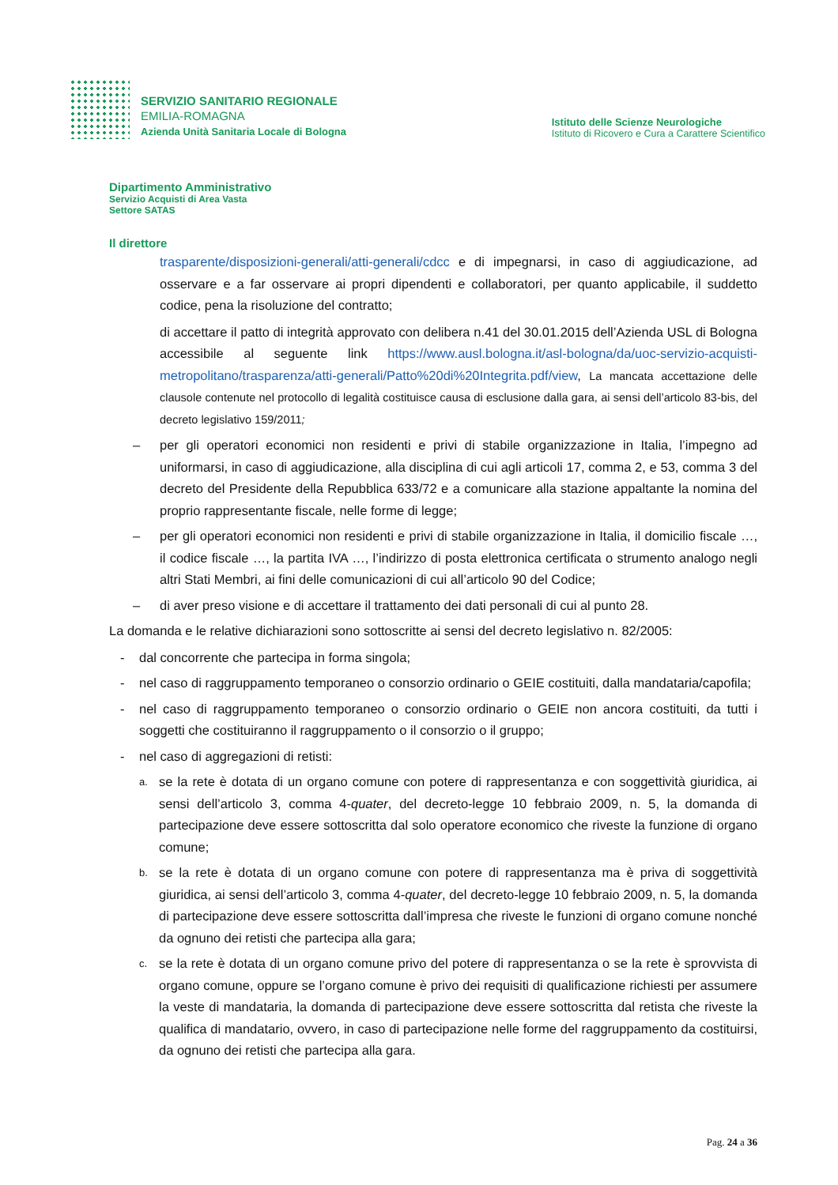SERVIZIO SANITARIO REGIONALE
EMILIA-ROMAGNA
Azienda Unità Sanitaria Locale di Bologna
Istituto delle Scienze Neurologiche
Istituto di Ricovero e Cura a Carattere Scientifico
Dipartimento Amministrativo
Servizio Acquisti di Area Vasta
Settore SATAS
Il direttore
trasparente/disposizioni-generali/atti-generali/cdcc e di impegnarsi, in caso di aggiudicazione, ad osservare e a far osservare ai propri dipendenti e collaboratori, per quanto applicabile, il suddetto codice, pena la risoluzione del contratto;
di accettare il patto di integrità approvato con delibera n.41 del 30.01.2015 dell’Azienda USL di Bologna accessibile al seguente link https://www.ausl.bologna.it/asl-bologna/da/uoc-servizio-acquisti-metropolitano/trasparenza/atti-generali/Patto%20di%20Integrita.pdf/view, La mancata accettazione delle clausole contenute nel protocollo di legalità costituisce causa di esclusione dalla gara, ai sensi dell’articolo 83-bis, del decreto legislativo 159/2011;
– per gli operatori economici non residenti e privi di stabile organizzazione in Italia, l’impegno ad uniformarsi, in caso di aggiudicazione, alla disciplina di cui agli articoli 17, comma 2, e 53, comma 3 del decreto del Presidente della Repubblica 633/72 e a comunicare alla stazione appaltante la nomina del proprio rappresentante fiscale, nelle forme di legge;
– per gli operatori economici non residenti e privi di stabile organizzazione in Italia, il domicilio fiscale …, il codice fiscale …, la partita IVA …, l’indirizzo di posta elettronica certificata o strumento analogo negli altri Stati Membri, ai fini delle comunicazioni di cui all’articolo 90 del Codice;
– di aver preso visione e di accettare il trattamento dei dati personali di cui al punto 28.
La domanda e le relative dichiarazioni sono sottoscritte ai sensi del decreto legislativo n. 82/2005:
- dal concorrente che partecipa in forma singola;
- nel caso di raggruppamento temporaneo o consorzio ordinario o GEIE costituiti, dalla mandataria/capofila;
- nel caso di raggruppamento temporaneo o consorzio ordinario o GEIE non ancora costituiti, da tutti i soggetti che costituiranno il raggruppamento o il consorzio o il gruppo;
- nel caso di aggregazioni di retisti:
a. se la rete è dotata di un organo comune con potere di rappresentanza e con soggettività giuridica, ai sensi dell’articolo 3, comma 4-quater, del decreto-legge 10 febbraio 2009, n. 5, la domanda di partecipazione deve essere sottoscritta dal solo operatore economico che riveste la funzione di organo comune;
b. se la rete è dotata di un organo comune con potere di rappresentanza ma è priva di soggettività giuridica, ai sensi dell’articolo 3, comma 4-quater, del decreto-legge 10 febbraio 2009, n. 5, la domanda di partecipazione deve essere sottoscritta dall’impresa che riveste le funzioni di organo comune nonché da ognuno dei retisti che partecipa alla gara;
c. se la rete è dotata di un organo comune privo del potere di rappresentanza o se la rete è sprovvista di organo comune, oppure se l’organo comune è privo dei requisiti di qualificazione richiesti per assumere la veste di mandataria, la domanda di partecipazione deve essere sottoscritta dal retista che riveste la qualifica di mandatario, ovvero, in caso di partecipazione nelle forme del raggruppamento da costituirsi, da ognuno dei retisti che partecipa alla gara.
Pag. 24 a 36